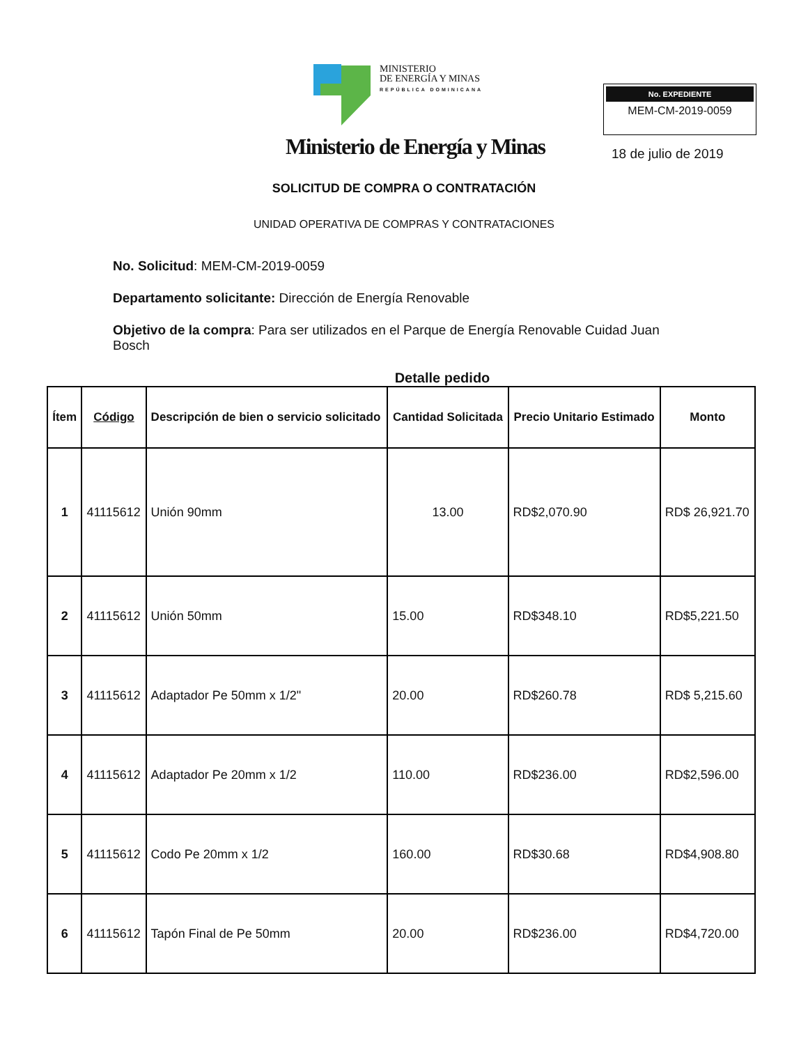MINISTERIO
DE ENERGÍA Y MINAS
REPÚBLICA DOMINICANA
Ministerio de Energía y Minas
No. EXPEDIENTE
MEM-CM-2019-0059
18 de julio de 2019
SOLICITUD DE COMPRA O CONTRATACIÓN
UNIDAD OPERATIVA DE COMPRAS Y CONTRATACIONES
No. Solicitud: MEM-CM-2019-0059
Departamento solicitante: Dirección de Energía Renovable
Objetivo de la compra: Para ser utilizados en el Parque de Energía Renovable Cuidad Juan Bosch
Detalle pedido
| Ítem | Código | Descripción de bien o servicio solicitado | Cantidad Solicitada | Precio Unitario Estimado | Monto |
| --- | --- | --- | --- | --- | --- |
| 1 | 41115612 | Unión 90mm | 13.00 | RD$2,070.90 | RD$ 26,921.70 |
| 2 | 41115612 | Unión 50mm | 15.00 | RD$348.10 | RD$5,221.50 |
| 3 | 41115612 | Adaptador Pe 50mm x 1/2" | 20.00 | RD$260.78 | RD$ 5,215.60 |
| 4 | 41115612 | Adaptador Pe 20mm x 1/2 | 110.00 | RD$236.00 | RD$2,596.00 |
| 5 | 41115612 | Codo Pe 20mm x 1/2 | 160.00 | RD$30.68 | RD$4,908.80 |
| 6 | 41115612 | Tapón Final de Pe 50mm | 20.00 | RD$236.00 | RD$4,720.00 |